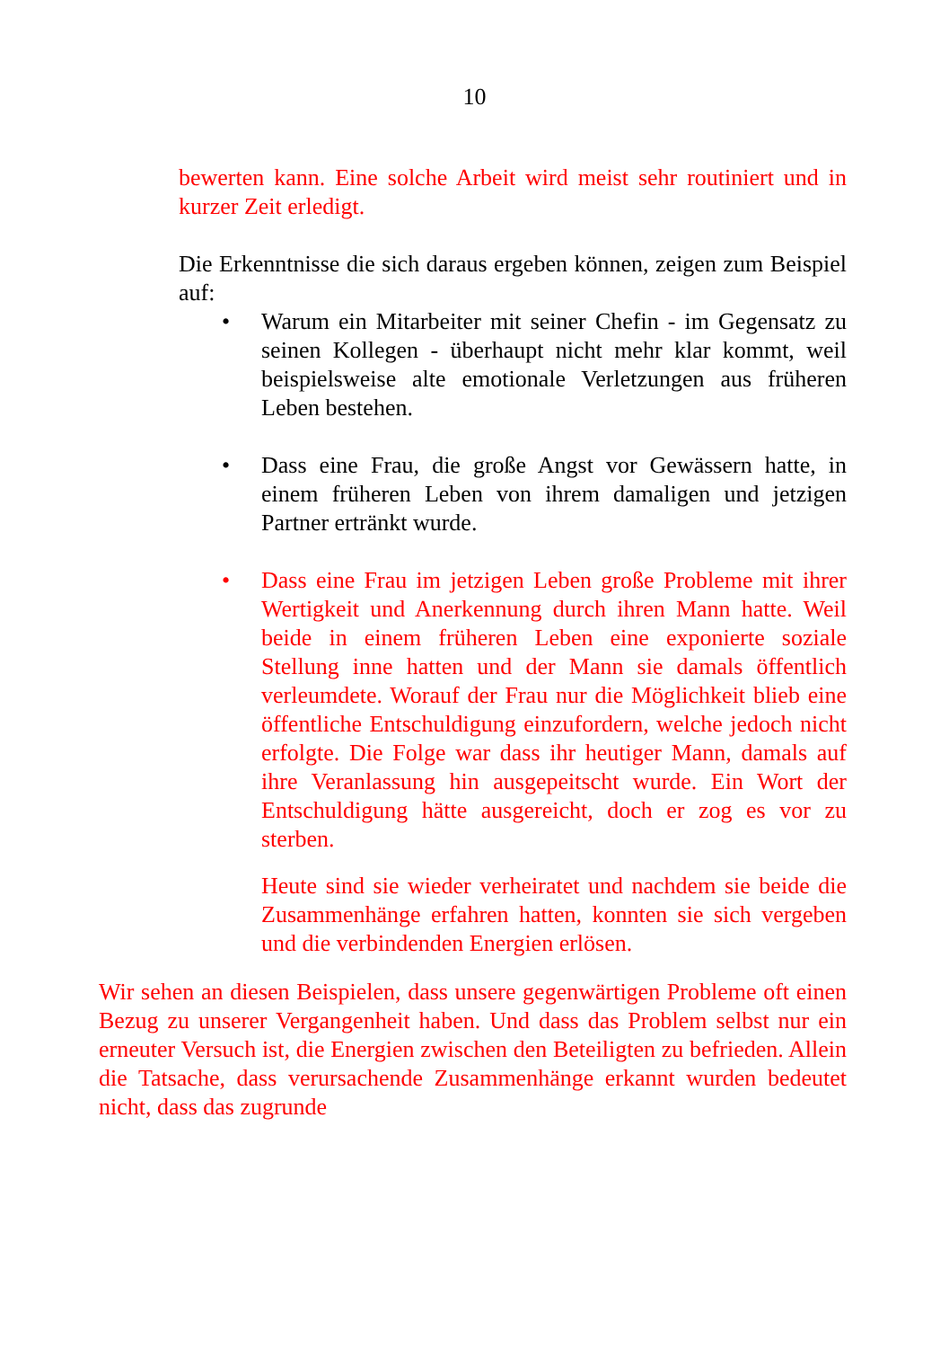10
bewerten kann. Eine solche Arbeit wird meist sehr routiniert und in kurzer Zeit erledigt.
Die Erkenntnisse die sich daraus ergeben können, zeigen zum Beispiel auf:
•
Warum ein Mitarbeiter mit seiner Chefin - im Gegensatz zu seinen Kollegen - überhaupt nicht mehr klar kommt, weil beispielsweise alte emotionale Verletzungen aus früheren Leben bestehen.
•
Dass eine Frau, die große Angst vor Gewässern hatte, in einem früheren Leben von ihrem damaligen und jetzigen Partner ertränkt wurde.
•
Dass eine Frau im jetzigen Leben große Probleme mit ihrer Wertigkeit und Anerkennung durch ihren Mann hatte. Weil beide in einem früheren Leben eine exponierte soziale Stellung inne hatten und der Mann sie damals öffentlich verleumdete. Worauf der Frau nur die Möglichkeit blieb eine öffentliche Entschuldigung einzufordern, welche jedoch nicht erfolgte. Die Folge war dass ihr heutiger Mann, damals auf ihre Veranlassung hin ausgepeitscht wurde. Ein Wort der Entschuldigung hätte ausgereicht, doch er zog es vor zu sterben.
Heute sind sie wieder verheiratet und nachdem sie beide die Zusammenhänge erfahren hatten, konnten sie sich vergeben und die verbindenden Energien erlösen.
Wir sehen an diesen Beispielen, dass unsere gegenwärtigen Probleme oft einen Bezug zu unserer Vergangenheit haben. Und dass das Problem selbst nur ein erneuter Versuch ist, die Energien zwischen den Beteiligten zu befrieden. Allein die Tatsache, dass verursachende Zusammenhänge erkannt wurden bedeutet nicht, dass das zugrunde